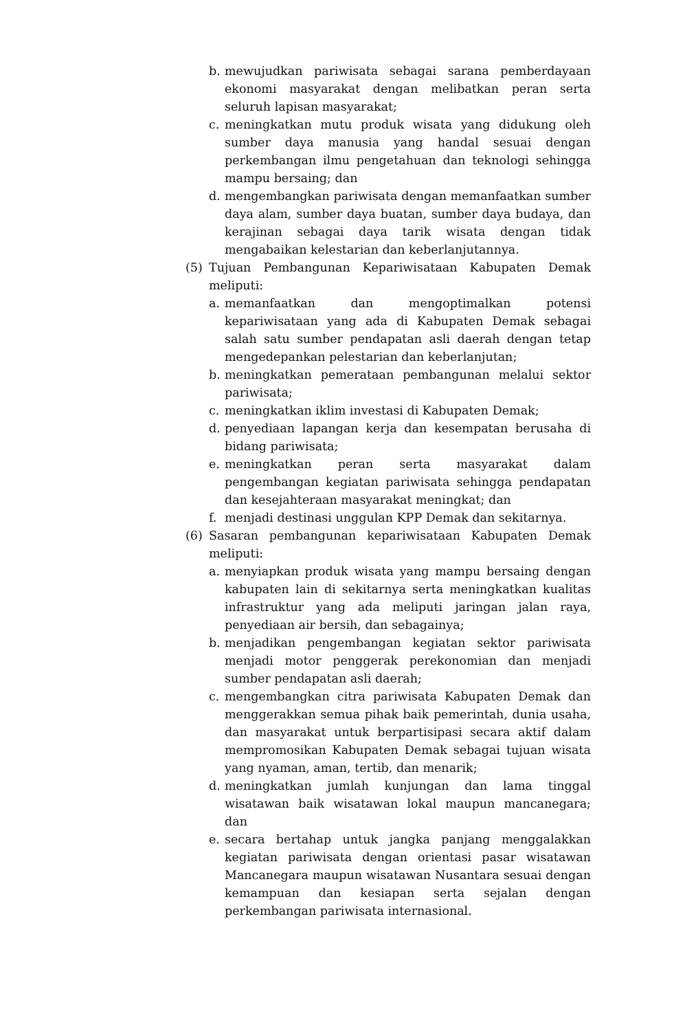b. mewujudkan pariwisata sebagai sarana pemberdayaan ekonomi masyarakat dengan melibatkan peran serta seluruh lapisan masyarakat;
c. meningkatkan mutu produk wisata yang didukung oleh sumber daya manusia yang handal sesuai dengan perkembangan ilmu pengetahuan dan teknologi sehingga mampu bersaing; dan
d. mengembangkan pariwisata dengan memanfaatkan sumber daya alam, sumber daya buatan, sumber daya budaya, dan kerajinan sebagai daya tarik wisata dengan tidak mengabaikan kelestarian dan keberlanjutannya.
(5) Tujuan Pembangunan Kepariwisataan Kabupaten Demak meliputi:
a. memanfaatkan dan mengoptimalkan potensi kepariwisataan yang ada di Kabupaten Demak sebagai salah satu sumber pendapatan asli daerah dengan tetap mengedepankan pelestarian dan keberlanjutan;
b. meningkatkan pemerataan pembangunan melalui sektor pariwisata;
c. meningkatkan iklim investasi di Kabupaten Demak;
d. penyediaan lapangan kerja dan kesempatan berusaha di bidang pariwisata;
e. meningkatkan peran serta masyarakat dalam pengembangan kegiatan pariwisata sehingga pendapatan dan kesejahteraan masyarakat meningkat; dan
f. menjadi destinasi unggulan KPP Demak dan sekitarnya.
(6) Sasaran pembangunan kepariwisataan Kabupaten Demak meliputi:
a. menyiapkan produk wisata yang mampu bersaing dengan kabupaten lain di sekitarnya serta meningkatkan kualitas infrastruktur yang ada meliputi jaringan jalan raya, penyediaan air bersih, dan sebagainya;
b. menjadikan pengembangan kegiatan sektor pariwisata menjadi motor penggerak perekonomian dan menjadi sumber pendapatan asli daerah;
c. mengembangkan citra pariwisata Kabupaten Demak dan menggerakkan semua pihak baik pemerintah, dunia usaha, dan masyarakat untuk berpartisipasi secara aktif dalam mempromosikan Kabupaten Demak sebagai tujuan wisata yang nyaman, aman, tertib, dan menarik;
d. meningkatkan jumlah kunjungan dan lama tinggal wisatawan baik wisatawan lokal maupun mancanegara; dan
e. secara bertahap untuk jangka panjang menggalakkan kegiatan pariwisata dengan orientasi pasar wisatawan Mancanegara maupun wisatawan Nusantara sesuai dengan kemampuan dan kesiapan serta sejalan dengan perkembangan pariwisata internasional.